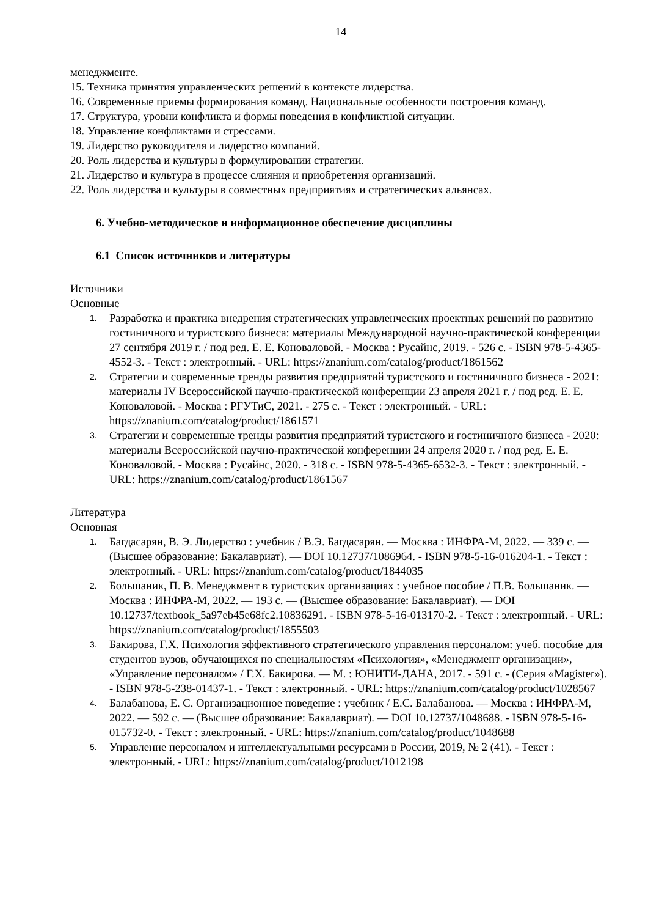14
менеджменте.
15. Техника принятия управленческих решений в контексте лидерства.
16. Современные приемы формирования команд. Национальные особенности построения команд.
17. Структура, уровни конфликта и формы поведения в конфликтной ситуации.
18. Управление конфликтами и стрессами.
19. Лидерство руководителя и лидерство компаний.
20. Роль лидерства и культуры в формулировании стратегии.
21. Лидерство и культура в процессе слияния и приобретения организаций.
22. Роль лидерства и культуры в совместных предприятиях и стратегических альянсах.
6. Учебно-методическое и информационное обеспечение дисциплины
6.1 Список источников и литературы
Источники
Основные
1. Разработка и практика внедрения стратегических управленческих проектных решений по развитию гостиничного и туристского бизнеса: материалы Международной научно-практической конференции 27 сентября 2019 г. / под ред. Е. Е. Коноваловой. - Москва : Русайнс, 2019. - 526 с. - ISBN 978-5-4365-4552-3. - Текст : электронный. - URL: https://znanium.com/catalog/product/1861562
2. Стратегии и современные тренды развития предприятий туристского и гостиничного бизнеса - 2021: материалы IV Всероссийской научно-практической конференции 23 апреля 2021 г. / под ред. Е. Е. Коноваловой. - Москва : РГУТиС, 2021. - 275 с. - Текст : электронный. - URL: https://znanium.com/catalog/product/1861571
3. Стратегии и современные тренды развития предприятий туристского и гостиничного бизнеса - 2020: материалы Всероссийской научно-практической конференции 24 апреля 2020 г. / под ред. Е. Е. Коноваловой. - Москва : Русайнс, 2020. - 318 с. - ISBN 978-5-4365-6532-3. - Текст : электронный. - URL: https://znanium.com/catalog/product/1861567
Литература
Основная
1. Багдасарян, В. Э. Лидерство : учебник / В.Э. Багдасарян. — Москва : ИНФРА-М, 2022. — 339 с. — (Высшее образование: Бакалавриат). — DOI 10.12737/1086964. - ISBN 978-5-16-016204-1. - Текст : электронный. - URL: https://znanium.com/catalog/product/1844035
2. Большаник, П. В. Менеджмент в туристских организациях : учебное пособие / П.В. Большаник. — Москва : ИНФРА-М, 2022. — 193 с. — (Высшее образование: Бакалавриат). — DOI 10.12737/textbook_5a97eb45e68fc2.10836291. - ISBN 978-5-16-013170-2. - Текст : электронный. - URL: https://znanium.com/catalog/product/1855503
3. Бакирова, Г.Х. Психология эффективного стратегического управления персоналом: учеб. пособие для студентов вузов, обучающихся по специальностям «Психология», «Менеджмент организации», «Управление персоналом» / Г.Х. Бакирова. — М. : ЮНИТИ-ДАНА, 2017. - 591 с. - (Серия «Magister»). - ISBN 978-5-238-01437-1. - Текст : электронный. - URL: https://znanium.com/catalog/product/1028567
4. Балабанова, Е. С. Организационное поведение : учебник / Е.С. Балабанова. — Москва : ИНФРА-М, 2022. — 592 с. — (Высшее образование: Бакалавриат). — DOI 10.12737/1048688. - ISBN 978-5-16-015732-0. - Текст : электронный. - URL: https://znanium.com/catalog/product/1048688
5. Управление персоналом и интеллектуальными ресурсами в России, 2019, № 2 (41). - Текст : электронный. - URL: https://znanium.com/catalog/product/1012198